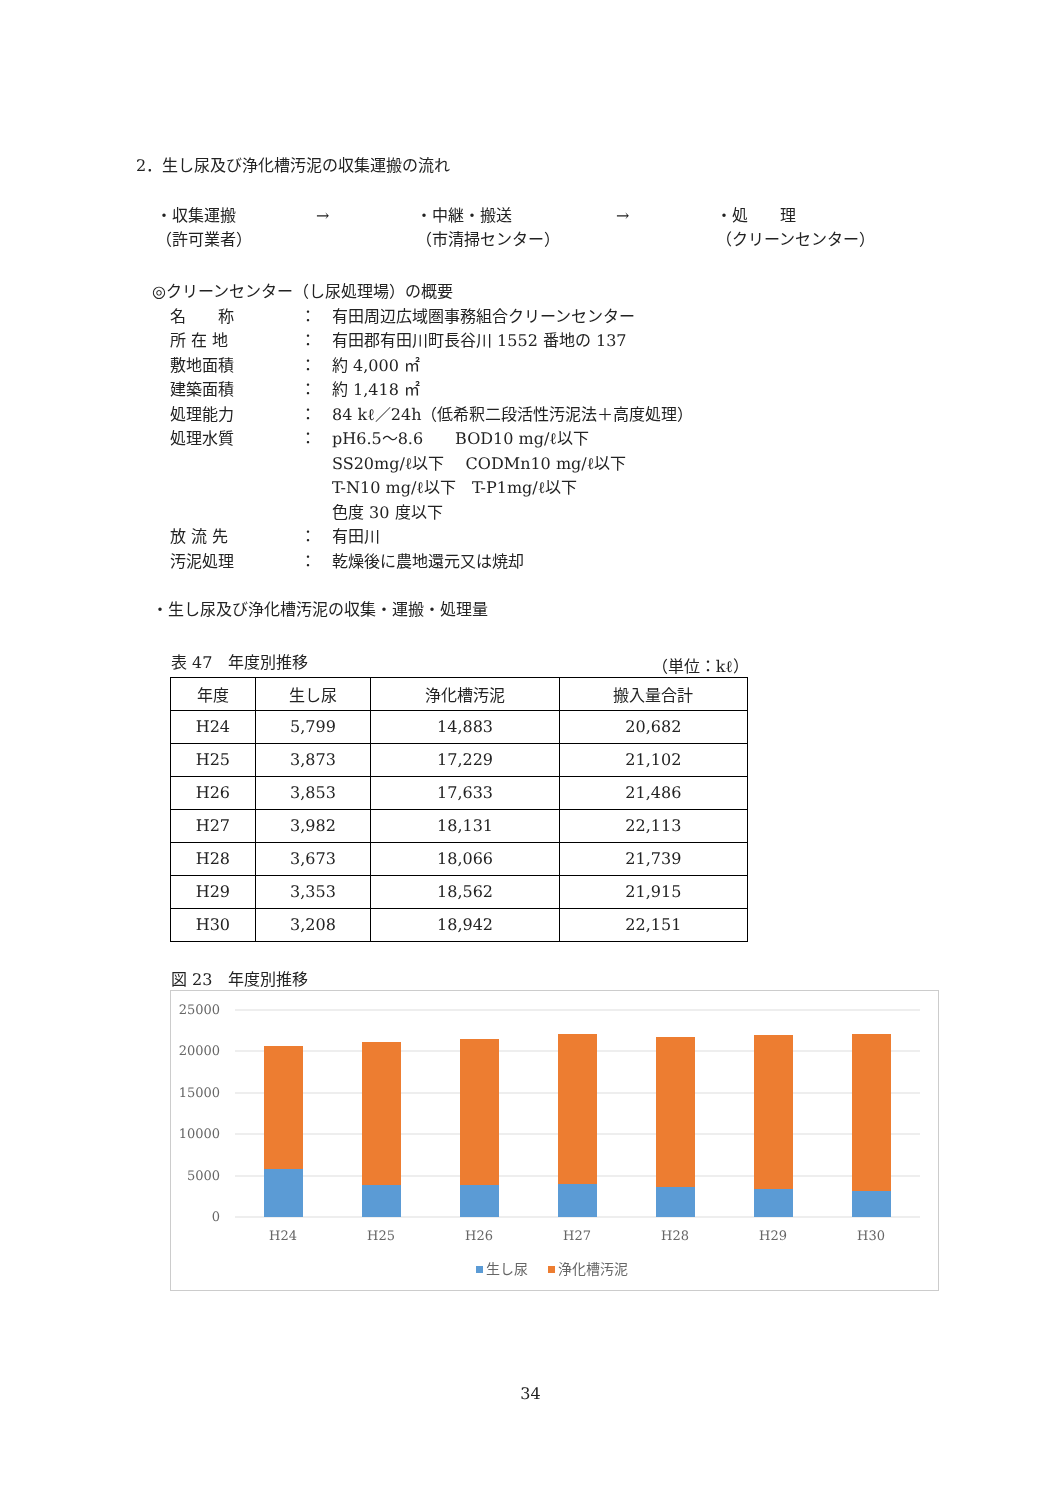2．生し尿及び浄化槽汚泥の収集運搬の流れ
・収集運搬
（許可業者）
→ ・中継・搬送
（市清掃センター）
→ ・処　　理
（クリーンセンター）
◎クリーンセンター（し尿処理場）の概要
名　　称 ：　有田周辺広域圏事務組合クリーンセンター
所 在 地 ：　有田郡有田川町長谷川 1552 番地の 137
敷地面積 ：　約 4,000 ㎡
建築面積 ：　約 1,418 ㎡
処理能力 ：　84 kℓ／24h（低希釈二段活性汚泥法＋高度処理）
処理水質 ：　pH6.5～8.6　　BOD10 mg/ℓ以下
　　SS20mg/ℓ以下　 CODMn10 mg/ℓ以下
　　T-N10 mg/ℓ以下　T-P1mg/ℓ以下
　　色度 30 度以下
放 流 先 ：　有田川
汚泥処理 ：　乾燥後に農地還元又は焼却
・生し尿及び浄化槽汚泥の収集・運搬・処理量
表 47　年度別推移 （単位：kℓ）
| 年度 | 生し尿 | 浄化槽汚泥 | 搬入量合計 |
| --- | --- | --- | --- |
| H24 | 5,799 | 14,883 | 20,682 |
| H25 | 3,873 | 17,229 | 21,102 |
| H26 | 3,853 | 17,633 | 21,486 |
| H27 | 3,982 | 18,131 | 22,113 |
| H28 | 3,673 | 18,066 | 21,739 |
| H29 | 3,353 | 18,562 | 21,915 |
| H30 | 3,208 | 18,942 | 22,151 |
図 23　年度別推移
25000
20000
15000
10000
5000
0
H24
H25
H26
H27
H28
H29
H30
生し尿
浄化槽汚泥
34